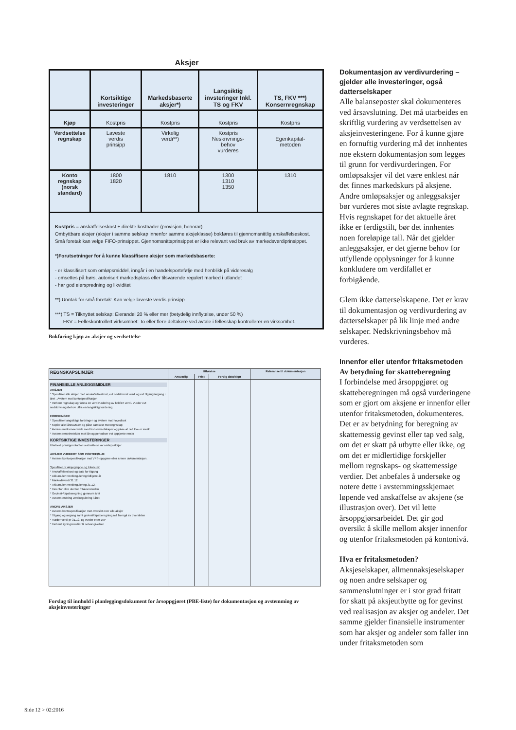Aksjer
| | Kortsiktige investeringer | Markedsbaserte aksjer*) | Langsiktig invsteringer Inkl. TS og FKV | TS, FKV ***) Konsernregnskap |
| --- | --- | --- | --- | --- |
| Kjøp | Kostpris | Kostpris | Kostpris | Kostpris |
| Verdsettelse regnskap | Laveste verdis prinsipp | Virkelig verdi**) | Kostpris Neskrivnings- behov vurderes | Egenkapital- metoden |
| Konto regnskap (norsk standard) | 1800 1820 | 1810 | 1300 1310 1350 | 1310 |
| Kostpris = anskaffelseskost + direkte kostnader (provisjon, honorar) Ombyttbare aksjer (aksjer i samme selskap innenfor samme aksjeklasse) bokføres til gjennomsnittlig anskaffelseskost. Små foretak kan velge FIFO-prinsippet. Gjennomsnittsprinsippet er ikke relevant ved bruk av markedsverdiprinsippet. *)Forutsetninger for å kunne klassifisere aksjer som markedsbaserte: - er klassifisert som omløpsmiddel, inngår i en handelsportefølje med henblikk på videresalg - omsettes på børs, autorisert markedsplass eller tilsvarende regulert marked i utlandet - har god eierspredning og likviditet **) Unntak for små foretak: Kan velge laveste verdis prinsipp ***) TS = Tilknyttet selskap: Eierandel 20 % eller mer (betydelig innflytelse, under 50 %) FKV = Felleskontrollert virksomhet: To eller flere deltakere ved avtale i fellesskap kontrollerer en virksomhet. | | | | |
Bokføring kjøp av aksjer og verdsettelse
| REGNSKAPSLINJER | Utførelse | | | Referanse til dokumentasjon |
| --- | --- | --- | --- | --- |
| | Ansvarlig | Frist | Ferdig dato/sign | |
| FINANSIELLE ANLEGGSMIDLER AKSJER * Spesifiser alle aksjer med anskaffelseskost, evt nedskrevet verdi og evt tilgang/avgang i året . Avstem mot kontospesifikasjon * Innhent regnskap og foreta en verdivurdering av bokført verdi. Vurder evt nedskrivningsbehov utfra en langsiktig vurdering FORDRINGER * Spesifiser langsiktige fordringer og avstem mot hovedbok * Kopier alle låneavtaler og påse samsvar mot regnskap * Avstem mellomværende med konsernselskaper og påse at det ikke er avvik * Avstem renteinntekter mot lån og periodiser evt opptjente renter KORTSIKTIGE INVESTERINGER Utarbeid prinsippnotat for verdsettelse av omløpsaksjer AKSJER VURDERT SOM PORTEFØLJE * Avstem kontospesifikasjon mot VPS-oppgave eller annen dokumentasjon. Spesifiser pr aksjegruppe og totalsum: * Anskaffelseskost og dato for tilgang * Akkumulert verdiregulering tidligere år * Markedsverdi 31.12. * Akkumulert verdiregulering 31.12. * Innenfor eller utenfor fritaksmetoden * Gevinst-/tapsberegning gjennom året * Avstem endring verdiregulering i året ANDRE AKSJER * Avstem kontospesifikasjon mot oversikt over alle aksjer * Tilgang og avgang samt gevinst/tapsberegning må fremgå av oversikten * Vurder verdi pr 31.12. og vurder etter LVP * Innhent ligningsverdier til selvangivelsen | | | | |
Forslag til innhold i planleggingsdokument for årsoppgjøret (PBE-liste) for dokumentasjon og avstemming av aksjeinvesteringer
Dokumentasjon av verdivurdering – gjelder alle investeringer, også datterselskaper
Alle balanseposter skal dokumenteres ved årsavslutning. Det må utarbeides en skriftlig vurdering av verdsettelsen av aksjeinvesteringene. For å kunne gjøre en fornuftig vurdering må det innhentes noe ekstern dokumentasjon som legges til grunn for verdivurderingen. For omløpsaksjer vil det være enklest når det finnes markedskurs på aksjene. Andre omløpsaksjer og anleggsaksjer bør vurderes mot siste avlagte regnskap. Hvis regnskapet for det aktuelle året ikke er ferdigstilt, bør det innhentes noen foreløpige tall. Når det gjelder anleggsaksjer, er det gjerne behov for utfyllende opplysninger for å kunne konkludere om verdifallet er forbigående.
Glem ikke datterselskapene. Det er krav til dokumentasjon og verdivurdering av datterselskaper på lik linje med andre selskaper. Nedskrivningsbehov må vurderes.
Innenfor eller utenfor fritaksmetoden
Av betydning for skatteberegning
I forbindelse med årsoppgjøret og skatteberegningen må også vurderingene som er gjort om aksjene er innenfor eller utenfor fritaksmetoden, dokumenteres. Det er av betydning for beregning av skattemessig gevinst eller tap ved salg, om det er skatt på utbytte eller ikke, og om det er midlertidige forskjeller mellom regnskaps- og skattemessige verdier. Det anbefales å undersøke og notere dette i avstemmingsskjemaet løpende ved anskaffelse av aksjene (se illustrasjon over). Det vil lette årsoppgjørsarbeidet. Det gir god oversikt å skille mellom aksjer innenfor og utenfor fritaksmetoden på kontonivå.
Hva er fritaksmetoden?
Aksjeselskaper, allmennaksjeselskaper og noen andre selskaper og sammenslutninger er i stor grad fritatt for skatt på aksjeutbytte og for gevinst ved realisasjon av aksjer og andeler. Det samme gjelder finansielle instrumenter som har aksjer og andeler som faller inn under fritaksmetoden som
Side 12 > 02:2016